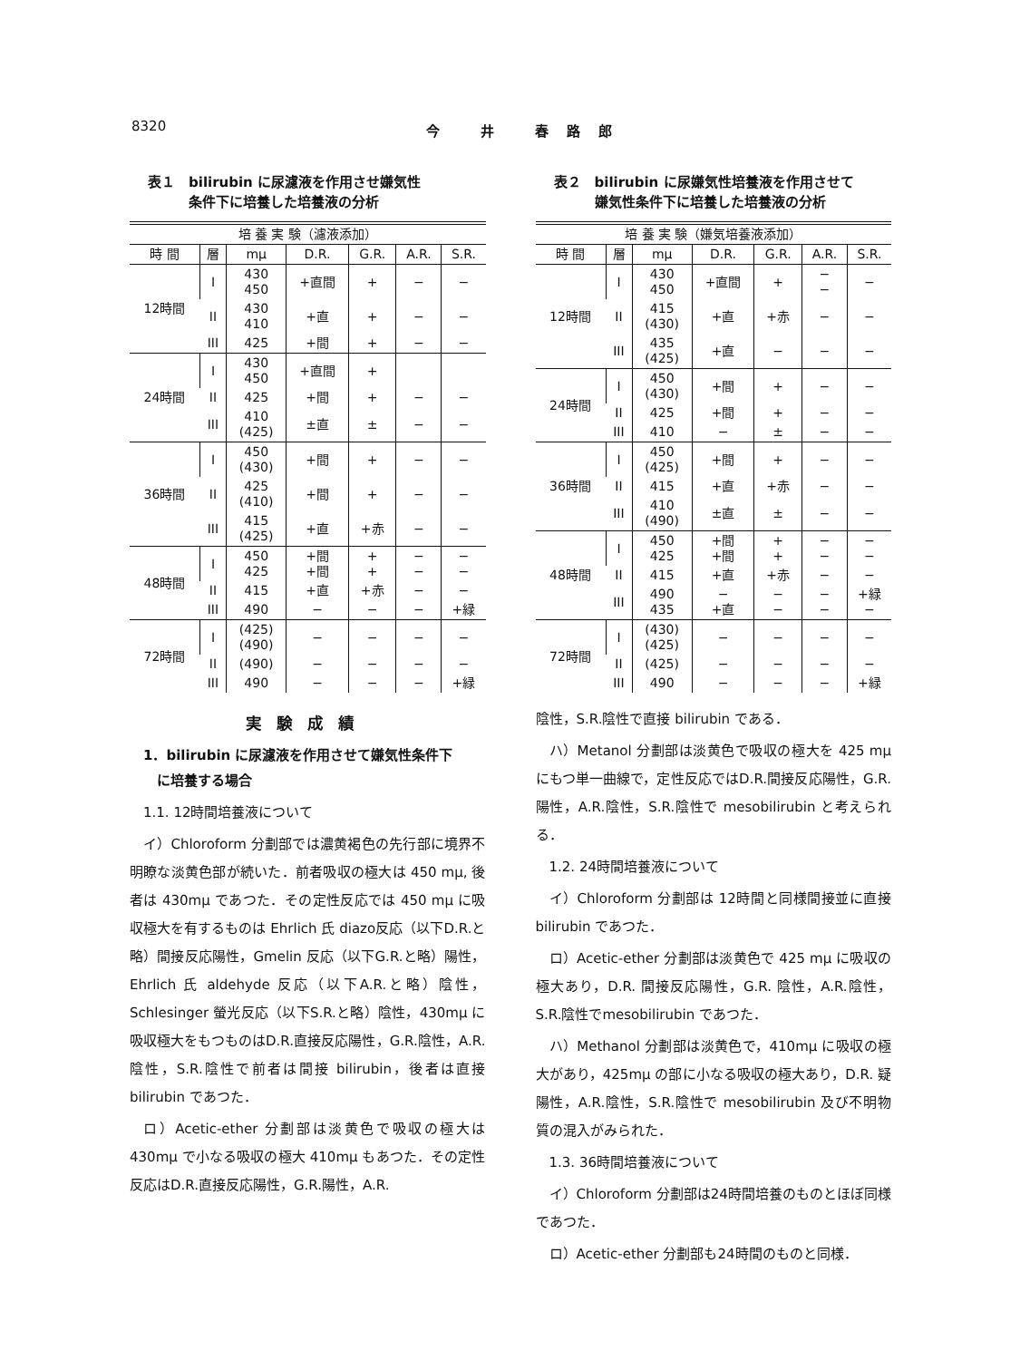8320 今 井 春路郎
表１　bilirubin に尿濾液を作用させ嫌気性
　　　条件下に培養した培養液の分析
| 培 養 実 験（濾液添加） | | | | | | |
| --- | --- | --- | --- | --- | --- | --- |
| 時 間 | 層 | mμ | D.R. | G.R. | A.R. | S.R. |
| 12時間 | I | 430 450 | +直間 | + | − | − |
| | II | 430 410 | +直 | + | − | − |
| | III | 425 | +間 | + | − | − |
| 24時間 | I | 430 450 | +直間 | + | | |
| | II | 425 | +間 | + | − | − |
| | III | 410 (425) | ±直 | ± | − | − |
| 36時間 | I | 450 (430) | +間 | + | − | − |
| | II | 425 (410) | +間 | + | − | − |
| | III | 415 (425) | +直 | +赤 | − | − |
| 48時間 | I | 450 425 | +間 +間 | + + | − − | − − |
| | II | 415 | +直 | +赤 | − | − |
| | III | 490 | − | − | − | +緑 |
| 72時間 | I | (425) (490) | − | − | − | − |
| | II | (490) | − | − | − | − |
| | III | 490 | − | − | − | +緑 |
実験成績
1．bilirubin に尿濾液を作用させて嫌気性条件下
　に培養する場合
1.1. 12時間培養液について
イ）Chloroform 分劃部では濃黄褐色の先行部に境界不明瞭な淡黄色部が続いた．前者吸収の極大は 450 mμ, 後者は 430mμ であつた．その定性反応では 450 mμ に吸収極大を有するものは Ehrlich 氏 diazo反応（以下D.R.と略）間接反応陽性，Gmelin 反応（以下G.R.と略）陽性，Ehrlich 氏 aldehyde 反応（以下A.R.と略）陰性，Schlesinger 螢光反応（以下S.R.と略）陰性，430mμ に吸収極大をもつものはD.R.直接反応陽性，G.R.陰性，A.R.陰性，S.R.陰性で前者は間接 bilirubin，後者は直接 bilirubin であつた．
ロ）Acetic-ether 分劃部は淡黄色で吸収の極大は 430mμ で小なる吸収の極大 410mμ もあつた．その定性反応はD.R.直接反応陽性，G.R.陽性，A.R.
表２　bilirubin に尿嫌気性培養液を作用させて
　　　嫌気性条件下に培養した培養液の分析
| 培 養 実 験（嫌気培養液添加） | | | | | | |
| --- | --- | --- | --- | --- | --- | --- |
| 時 間 | 層 | mμ | D.R. | G.R. | A.R. | S.R. |
| 12時間 | I | 430 450 | +直間 | + | − − | − |
| | II | 415 (430) | +直 | +赤 | − | − |
| | III | 435 (425) | +直 | − | − | − |
| 24時間 | I | 450 (430) | +間 | + | − | − |
| | II | 425 | +間 | + | − | − |
| | III | 410 | − | ± | − | − |
| 36時間 | I | 450 (425) | +間 | + | − | − |
| | II | 415 | +直 | +赤 | − | − |
| | III | 410 (490) | ±直 | ± | − | − |
| 48時間 | I | 450 425 | +間 +間 | + + | − − | − − |
| | II | 415 | +直 | +赤 | − | − |
| | III | 490 435 | − +直 | − − | − − | +緑 − |
| 72時間 | I | (430) (425) | − | − | − | − |
| | II | (425) | − | − | − | − |
| | III | 490 | − | − | − | +緑 |
陰性，S.R.陰性で直接 bilirubin である．
ハ）Metanol 分劃部は淡黄色で吸収の極大を 425 mμ にもつ単一曲線で，定性反応ではD.R.間接反応陽性，G.R.陽性，A.R.陰性，S.R.陰性で mesobilirubin と考えられる．
1.2. 24時間培養液について
イ）Chloroform 分劃部は 12時間と同様間接並に直接bilirubin であつた．
ロ）Acetic-ether 分劃部は淡黄色で 425 mμ に吸収の極大あり，D.R. 間接反応陽性，G.R. 陰性，A.R.陰性，S.R.陰性でmesobilirubin であつた．
ハ）Methanol 分劃部は淡黄色で，410mμ に吸収の極大があり，425mμ の部に小なる吸収の極大あり，D.R. 疑陽性，A.R.陰性，S.R.陰性で mesobilirubin 及び不明物質の混入がみられた．
1.3. 36時間培養液について
イ）Chloroform 分劃部は24時間培養のものとほぼ同様であつた．
ロ）Acetic-ether 分劃部も24時間のものと同様．